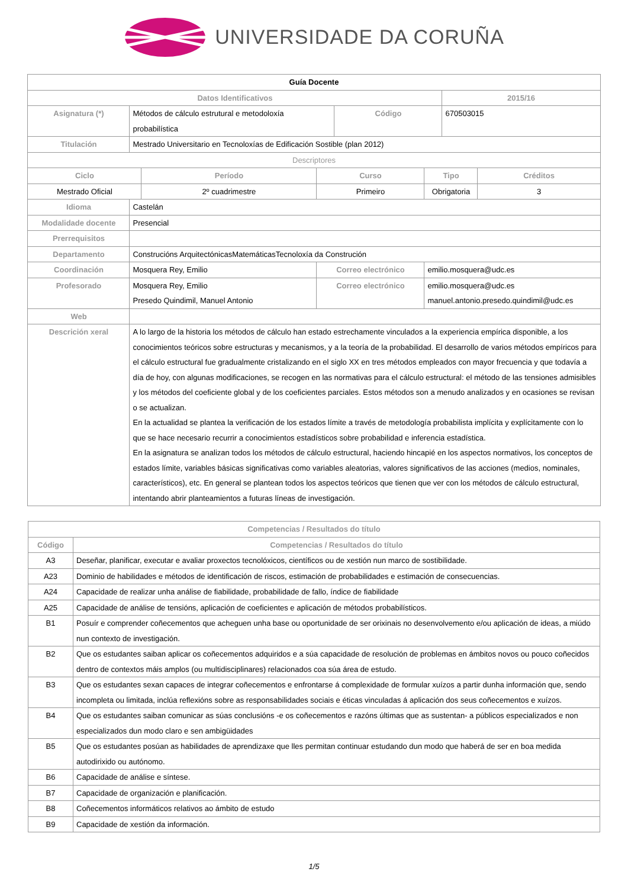UNIVERSIDADE DA CORUÑA
| Guía Docente | | | | | | | |
| --- | --- | --- | --- | --- | --- | --- | --- |
| Datos Identificativos | | | | | | 2015/16 | |
| Asignatura (*) | Métodos de cálculo estrutural e metodoloxía probabilística | | | Código | | 670503015 | |
| Titulación | Mestrado Universitario en Tecnoloxías de Edificación Sostible (plan 2012) | | | | | | |
| Descriptores | | | | | | | |
| Ciclo | | Período | Curso | | Tipo | | Créditos |
| Mestrado Oficial | | 2º cuadrimestre | Primeiro | | Obrigatoria | | 3 |
| Idioma | Castelán | | | | | | |
| Modalidade docente | Presencial | | | | | | |
| Prerrequisitos | | | | | | | |
| Departamento | Construcións ArquitectónicasMatemáticasTecnoloxía da Construción | | | | | | |
| Coordinación | Mosquera Rey, Emilio | | Correo electrónico | | emilio.mosquera@udc.es | | |
| Profesorado | Mosquera Rey, Emilio Presedo Quindimil, Manuel Antonio | | Correo electrónico | | emilio.mosquera@udc.es manuel.antonio.presedo.quindimil@udc.es | | |
| Web | | | | | | | |
| Descrición xeral | A lo largo de la historia los métodos de cálculo han estado estrechamente vinculados a la experiencia empírica disponible, a los conocimientos teóricos sobre estructuras y mecanismos, y a la teoría de la probabilidad. El desarrollo de varios métodos empíricos para el cálculo estructural fue gradualmente cristalizando en el siglo XX en tres métodos empleados con mayor frecuencia y que todavía a día de hoy, con algunas modificaciones, se recogen en las normativas para el cálculo estructural: el método de las tensiones admisibles y los métodos del coeficiente global y de los coeficientes parciales. Estos métodos son a menudo analizados y en ocasiones se revisan o se actualizan. En la actualidad se plantea la verificación de los estados límite a través de metodología probabilista implícita y explícitamente con lo que se hace necesario recurrir a conocimientos estadísticos sobre probabilidad e inferencia estadística. En la asignatura se analizan todos los métodos de cálculo estructural, haciendo hincapié en los aspectos normativos, los conceptos de estados límite, variables básicas significativas como variables aleatorias, valores significativos de las acciones (medios, nominales, característicos), etc. En general se plantean todos los aspectos teóricos que tienen que ver con los métodos de cálculo estructural, intentando abrir planteamientos a futuras líneas de investigación. | | | | | | |
| Competencias / Resultados do título | |
| --- | --- |
| Código | Competencias / Resultados do título |
| A3 | Deseñar, planificar, executar e avaliar proxectos tecnolóxicos, científicos ou de xestión nun marco de sostibilidade. |
| A23 | Dominio de habilidades e métodos de identificación de riscos, estimación de probabilidades e estimación de consecuencias. |
| A24 | Capacidade de realizar unha análise de fiabilidade, probabilidade de fallo, índice de fiabilidade |
| A25 | Capacidade de análise de tensións, aplicación de coeficientes e aplicación de métodos probabilísticos. |
| B1 | Posuír e comprender coñecementos que acheguen unha base ou oportunidade de ser orixinais no desenvolvemento e/ou aplicación de ideas, a miúdo nun contexto de investigación. |
| B2 | Que os estudantes saiban aplicar os coñecementos adquiridos e a súa capacidade de resolución de problemas en ámbitos novos ou pouco coñecidos dentro de contextos máis amplos (ou multidisciplinares) relacionados coa súa área de estudo. |
| B3 | Que os estudantes sexan capaces de integrar coñecementos e enfrontarse á complexidade de formular xuízos a partir dunha información que, sendo incompleta ou limitada, inclúa reflexións sobre as responsabilidades sociais e éticas vinculadas á aplicación dos seus coñecementos e xuízos. |
| B4 | Que os estudantes saiban comunicar as súas conclusións -e os coñecementos e razóns últimas que as sustentan- a públicos especializados e non especializados dun modo claro e sen ambigüidades |
| B5 | Que os estudantes posúan as habilidades de aprendizaxe que lles permitan continuar estudando dun modo que haberá de ser en boa medida autodirixido ou autónomo. |
| B6 | Capacidade de análise e síntese. |
| B7 | Capacidade de organización e planificación. |
| B8 | Coñecementos informáticos relativos ao ámbito de estudo |
| B9 | Capacidade de xestión da información. |
1/5